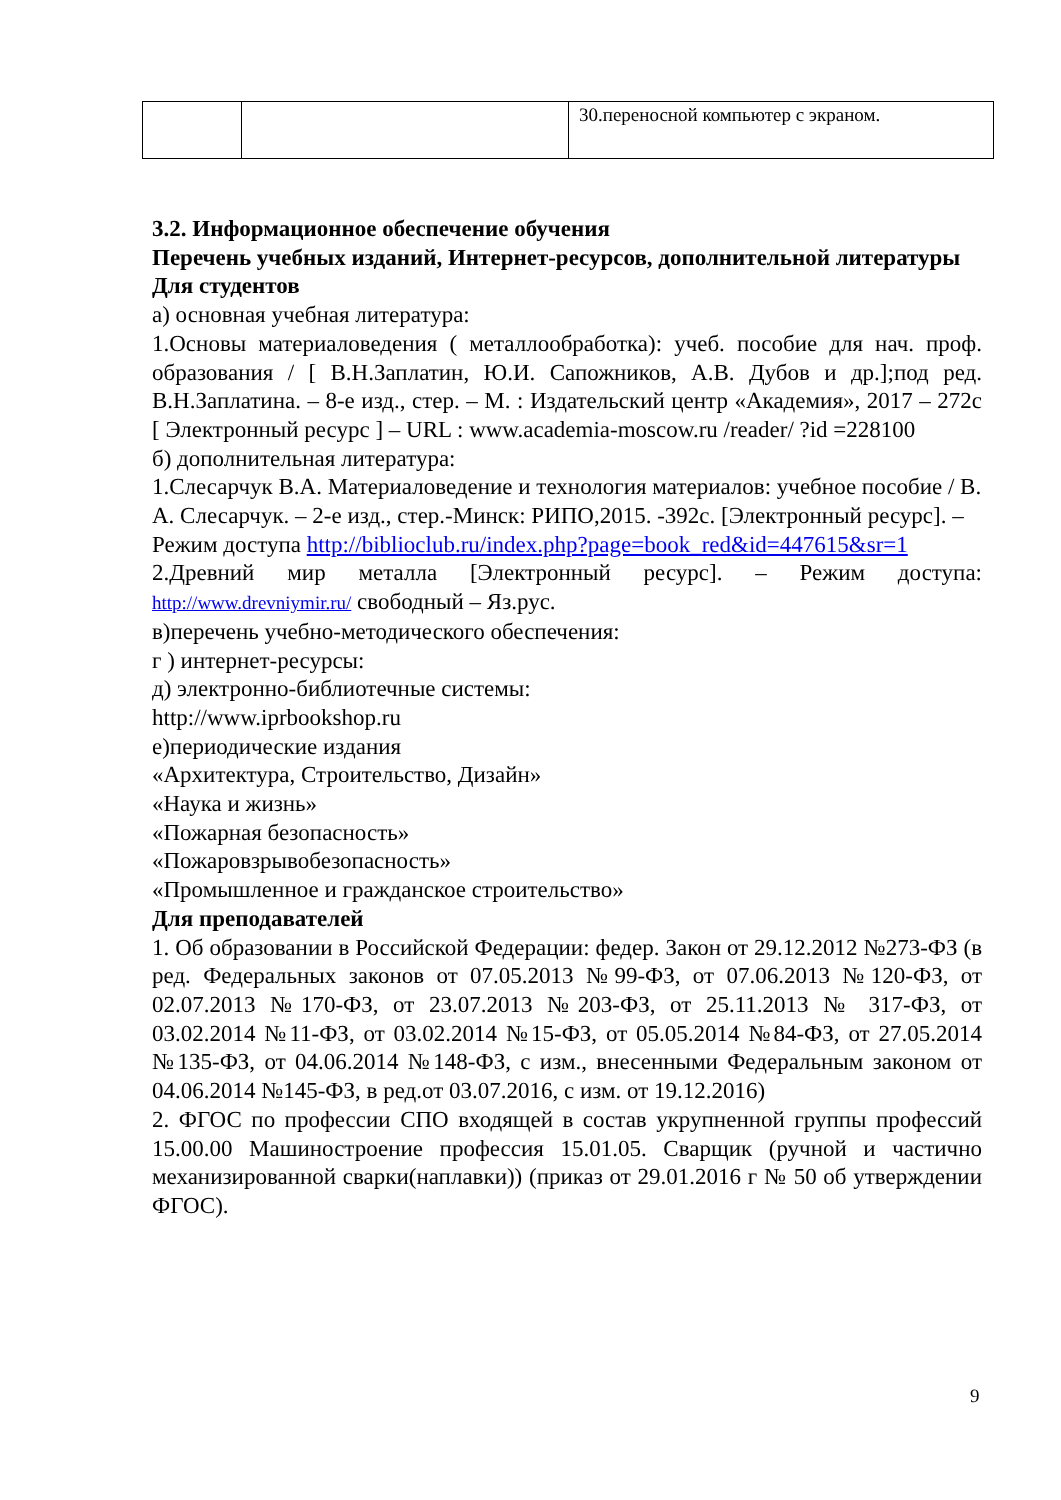| | | 30.переносной компьютер с экраном. |
3.2. Информационное обеспечение обучения
Перечень учебных изданий, Интернет-ресурсов, дополнительной литературы
Для студентов
а) основная учебная литература:
1.Основы материаловедения ( металлообработка): учеб. пособие для нач. проф. образования / [ В.Н.Заплатин, Ю.И. Сапожников, А.В. Дубов и др.];под ред. В.Н.Заплатина. – 8-е изд., стер. – М. : Издательский центр «Академия», 2017 – 272с [ Электронный ресурс ] – URL : www.academia-moscow.ru /reader/ ?id =228100
б) дополнительная литература:
1.Слесарчук В.А. Материаловедение и технология материалов: учебное пособие / В. А. Слесарчук. – 2-е изд., стер.-Минск: РИПО,2015. -392с. [Электронный ресурс]. – Режим доступа http://biblioclub.ru/index.php?page=book_red&id=447615&sr=1
2.Древний мир металла [Электронный ресурс]. – Режим доступа: http://www.drevniymir.ru/ свободный – Яз.рус.
в)перечень учебно-методического обеспечения:
г ) интернет-ресурсы:
д) электронно-библиотечные системы:
http://www.iprbookshop.ru
е)периодические издания
«Архитектура, Строительство, Дизайн»
«Наука и жизнь»
«Пожарная безопасность»
«Пожаровзрывобезопасность»
«Промышленное и гражданское строительство»
Для преподавателей
1. Об образовании в Российской Федерации: федер. Закон от 29.12.2012 №273-ФЗ (в ред. Федеральных законов от 07.05.2013 №99-ФЗ, от 07.06.2013 №120-ФЗ, от 02.07.2013 №170-ФЗ, от 23.07.2013 №203-ФЗ, от 25.11.2013 № 317-ФЗ, от 03.02.2014 №11-ФЗ, от 03.02.2014 №15-ФЗ, от 05.05.2014 №84-ФЗ, от 27.05.2014 №135-ФЗ, от 04.06.2014 №148-ФЗ, с изм., внесенными Федеральным законом от 04.06.2014 №145-ФЗ, в ред.от 03.07.2016, с изм. от 19.12.2016)
2. ФГОС по профессии СПО входящей в состав укрупненной группы профессий 15.00.00 Машиностроение профессия 15.01.05. Сварщик (ручной и частично механизированной сварки(наплавки)) (приказ от 29.01.2016 г № 50 об утверждении ФГОС).
9